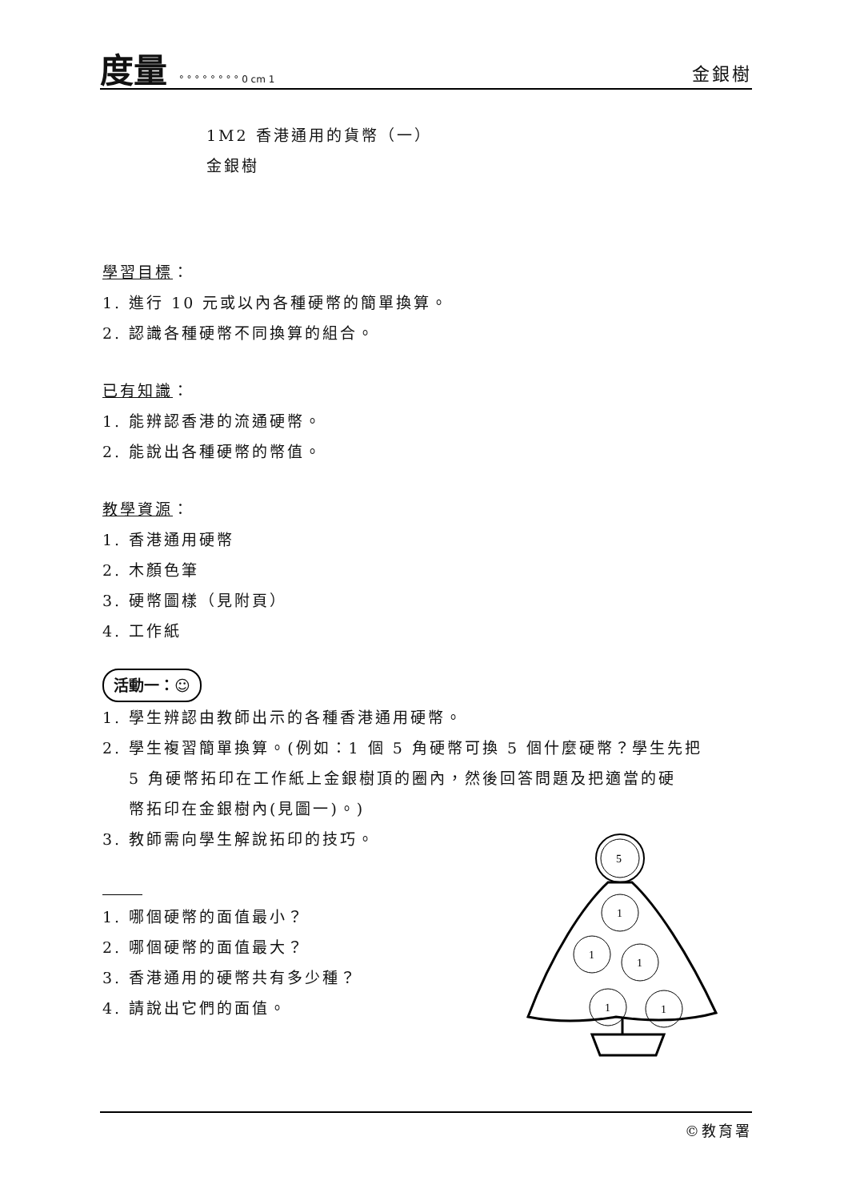度量 ° ° ° ° ° ° ° ° 0 cm 1
金銀樹
1M2 香港通用的貨幣（一）
金銀樹
學習目標：
1. 進行 10 元或以內各種硬幣的簡單換算。
2. 認識各種硬幣不同換算的組合。
已有知識：
1. 能辨認香港的流通硬幣。
2. 能說出各種硬幣的幣值。
教學資源：
1. 香港通用硬幣
2. 木顏色筆
3. 硬幣圖樣（見附頁）
4. 工作紙
活動一：☺
1. 學生辨認由教師出示的各種香港通用硬幣。
2. 學生複習簡單換算。(例如：1 個 5 角硬幣可換 5 個什麼硬幣？學生先把
5 角硬幣拓印在工作紙上金銀樹頂的圈內，然後回答問題及把適當的硬
幣拓印在金銀樹內(見圖一)。)
3. 教師需向學生解說拓印的技巧。
1. 哪個硬幣的面值最小？
2. 哪個硬幣的面值最大？
3. 香港通用的硬幣共有多少種？
4. 請說出它們的面值。
5
1
1
1
1
1
©教育署